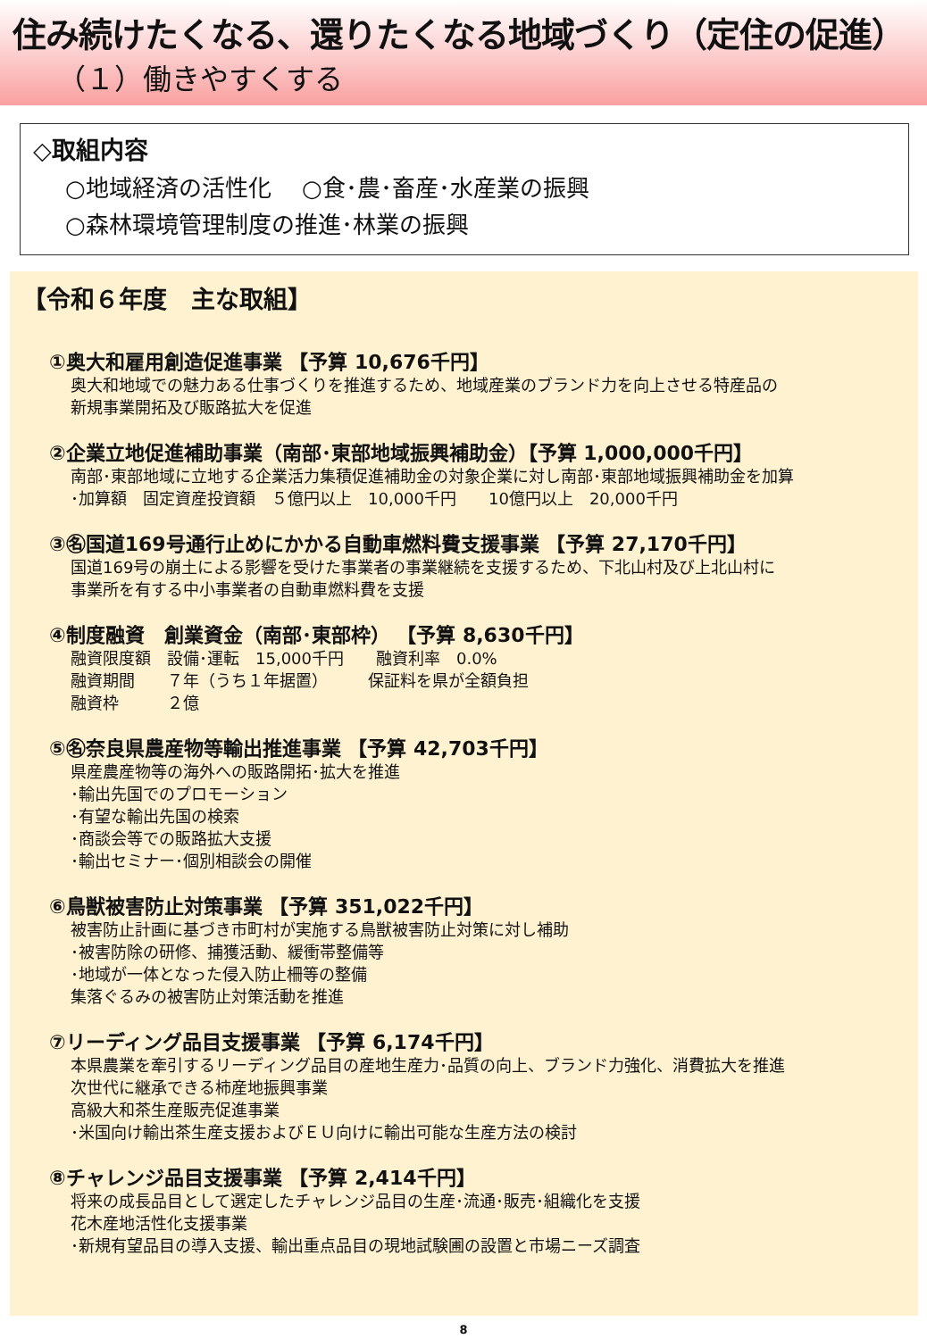住み続けたくなる、還りたくなる地域づくり（定住の促進）
（１）働きやすくする
◇取組内容
○地域経済の活性化　 ○食･農･畜産･水産業の振興
○森林環境管理制度の推進･林業の振興
【令和６年度　主な取組】
①奥大和雇用創造促進事業 【予算 10,676千円】
奥大和地域での魅力ある仕事づくりを推進するため、地域産業のブランド力を向上させる特産品の
新規事業開拓及び販路拡大を促進
②企業立地促進補助事業（南部･東部地域振興補助金）【予算 1,000,000千円】
南部･東部地域に立地する企業活力集積促進補助金の対象企業に対し南部･東部地域振興補助金を加算
･加算額　固定資産投資額　５億円以上　10,000千円　　10億円以上　20,000千円
③㊔国道169号通行止めにかかる自動車燃料費支援事業 【予算 27,170千円】
国道169号の崩土による影響を受けた事業者の事業継続を支援するため、下北山村及び上北山村に
事業所を有する中小事業者の自動車燃料費を支援
④制度融資　創業資金（南部･東部枠） 【予算 8,630千円】
融資限度額　設備･運転　15,000千円　　融資利率　0.0%
融資期間　　７年（うち１年据置）　　　保証料を県が全額負担
融資枠　　　２億
⑤㊔奈良県農産物等輸出推進事業 【予算 42,703千円】
県産農産物等の海外への販路開拓･拡大を推進
･輸出先国でのプロモーション
･有望な輸出先国の検索
･商談会等での販路拡大支援
･輸出セミナー･個別相談会の開催
⑥鳥獣被害防止対策事業 【予算 351,022千円】
被害防止計画に基づき市町村が実施する鳥獣被害防止対策に対し補助
･被害防除の研修、捕獲活動、緩衝帯整備等
･地域が一体となった侵入防止柵等の整備
集落ぐるみの被害防止対策活動を推進
⑦リーディング品目支援事業 【予算 6,174千円】
本県農業を牽引するリーディング品目の産地生産力･品質の向上、ブランド力強化、消費拡大を推進
次世代に継承できる柿産地振興事業
高級大和茶生産販売促進事業
･米国向け輸出茶生産支援およびＥＵ向けに輸出可能な生産方法の検討
⑧チャレンジ品目支援事業 【予算 2,414千円】
将来の成長品目として選定したチャレンジ品目の生産･流通･販売･組織化を支援
花木産地活性化支援事業
･新規有望品目の導入支援、輸出重点品目の現地試験圃の設置と市場ニーズ調査
8